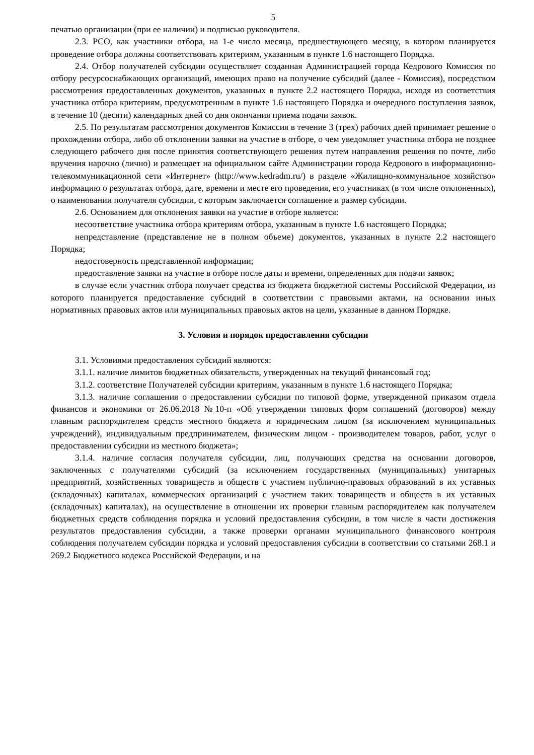5
печатью организации (при ее наличии) и подписью руководителя.
2.3. РСО, как участники отбора, на 1-е число месяца, предшествующего месяцу, в котором планируется проведение отбора должны соответствовать критериям, указанным в пункте 1.6 настоящего Порядка.
2.4. Отбор получателей субсидии осуществляет созданная Администрацией города Кедрового Комиссия по отбору ресурсоснабжающих организаций, имеющих право на получение субсидий (далее - Комиссия), посредством рассмотрения предоставленных документов, указанных в пункте 2.2 настоящего Порядка, исходя из соответствия участника отбора критериям, предусмотренным в пункте 1.6 настоящего Порядка и очередного поступления заявок, в течение 10 (десяти) календарных дней со дня окончания приема подачи заявок.
2.5. По результатам рассмотрения документов Комиссия в течение 3 (трех) рабочих дней принимает решение о прохождении отбора, либо об отклонении заявки на участие в отборе, о чем уведомляет участника отбора не позднее следующего рабочего дня после принятия соответствующего решения путем направления решения по почте, либо вручения нарочно (лично) и размещает на официальном сайте Администрации города Кедрового в информационно-телекоммуникационной сети «Интернет» (http://www.kedradm.ru/) в разделе «Жилищно-коммунальное хозяйство» информацию о результатах отбора, дате, времени и месте его проведения, его участниках (в том числе отклоненных), о наименовании получателя субсидии, с которым заключается соглашение и размер субсидии.
2.6. Основанием для отклонения заявки на участие в отборе является:
несоответствие участника отбора критериям отбора, указанным в пункте 1.6 настоящего Порядка;
непредставление (представление не в полном объеме) документов, указанных в пункте 2.2 настоящего Порядка;
недостоверность представленной информации;
предоставление заявки на участие в отборе после даты и времени, определенных для подачи заявок;
в случае если участник отбора получает средства из бюджета бюджетной системы Российской Федерации, из которого планируется предоставление субсидий в соответствии с правовыми актами, на основании иных нормативных правовых актов или муниципальных правовых актов на цели, указанные в данном Порядке.
3. Условия и порядок предоставления субсидии
3.1. Условиями предоставления субсидий являются:
3.1.1. наличие лимитов бюджетных обязательств, утвержденных на текущий финансовый год;
3.1.2. соответствие Получателей субсидии критериям, указанным в пункте 1.6 настоящего Порядка;
3.1.3. наличие соглашения о предоставлении субсидии по типовой форме, утвержденной приказом отдела финансов и экономики от 26.06.2018 №10-п «Об утверждении типовых форм соглашений (договоров) между главным распорядителем средств местного бюджета и юридическим лицом (за исключением муниципальных учреждений), индивидуальным предпринимателем, физическим лицом - производителем товаров, работ, услуг о предоставлении субсидии из местного бюджета»;
3.1.4. наличие согласия получателя субсидии, лиц, получающих средства на основании договоров, заключенных с получателями субсидий (за исключением государственных (муниципальных) унитарных предприятий, хозяйственных товариществ и обществ с участием публично-правовых образований в их уставных (складочных) капиталах, коммерческих организаций с участием таких товариществ и обществ в их уставных (складочных) капиталах), на осуществление в отношении их проверки главным распорядителем как получателем бюджетных средств соблюдения порядка и условий предоставления субсидии, в том числе в части достижения результатов предоставления субсидии, а также проверки органами муниципального финансового контроля соблюдения получателем субсидии порядка и условий предоставления субсидии в соответствии со статьями 268.1 и 269.2 Бюджетного кодекса Российской Федерации, и на